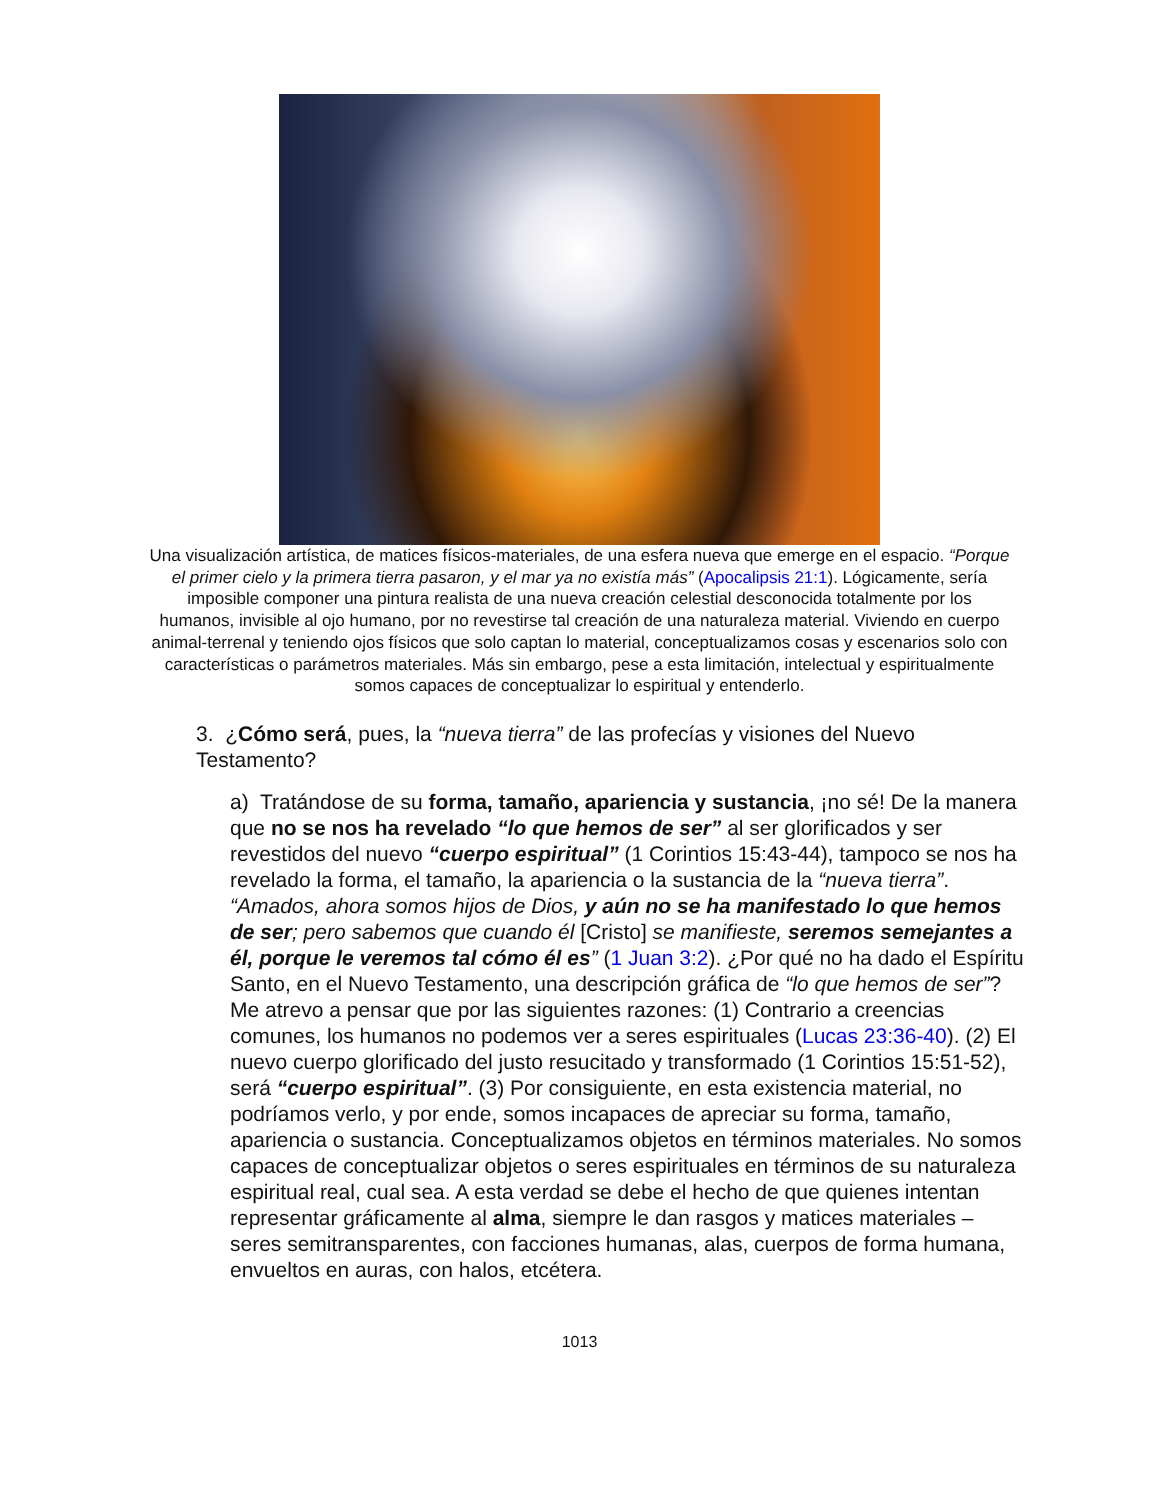Una visualización artística, de matices físicos-materiales, de una esfera nueva que emerge en el espacio. “Porque el primer cielo y la primera tierra pasaron, y el mar ya no existía más” (Apocalipsis 21:1). Lógicamente, sería imposible componer una pintura realista de una nueva creación celestial desconocida totalmente por los humanos, invisible al ojo humano, por no revestirse tal creación de una naturaleza material. Viviendo en cuerpo animal-terrenal y teniendo ojos físicos que solo captan lo material, conceptualizamos cosas y escenarios solo con características o parámetros materiales. Más sin embargo, pese a esta limitación, intelectual y espiritualmente somos capaces de conceptualizar lo espiritual y entenderlo.
3. ¿Cómo será, pues, la “nueva tierra” de las profecías y visiones del Nuevo Testamento?
a) Tratándose de su forma, tamaño, apariencia y sustancia, ¡no sé! De la manera que no se nos ha revelado “lo que hemos de ser” al ser glorificados y ser revestidos del nuevo “cuerpo espiritual” (1 Corintios 15:43-44), tampoco se nos ha revelado la forma, el tamaño, la apariencia o la sustancia de la “nueva tierra”. “Amados, ahora somos hijos de Dios, y aún no se ha manifestado lo que hemos de ser; pero sabemos que cuando él [Cristo] se manifieste, seremos semejantes a él, porque le veremos tal cómo él es” (1 Juan 3:2). ¿Por qué no ha dado el Espíritu Santo, en el Nuevo Testamento, una descripción gráfica de “lo que hemos de ser”? Me atrevo a pensar que por las siguientes razones: (1) Contrario a creencias comunes, los humanos no podemos ver a seres espirituales (Lucas 23:36-40). (2) El nuevo cuerpo glorificado del justo resucitado y transformado (1 Corintios 15:51-52), será “cuerpo espiritual”. (3) Por consiguiente, en esta existencia material, no podríamos verlo, y por ende, somos incapaces de apreciar su forma, tamaño, apariencia o sustancia. Conceptualizamos objetos en términos materiales. No somos capaces de conceptualizar objetos o seres espirituales en términos de su naturaleza espiritual real, cual sea. A esta verdad se debe el hecho de que quienes intentan representar gráficamente al alma, siempre le dan rasgos y matices materiales – seres semitransparentes, con facciones humanas, alas, cuerpos de forma humana, envueltos en auras, con halos, etcétera.
1013